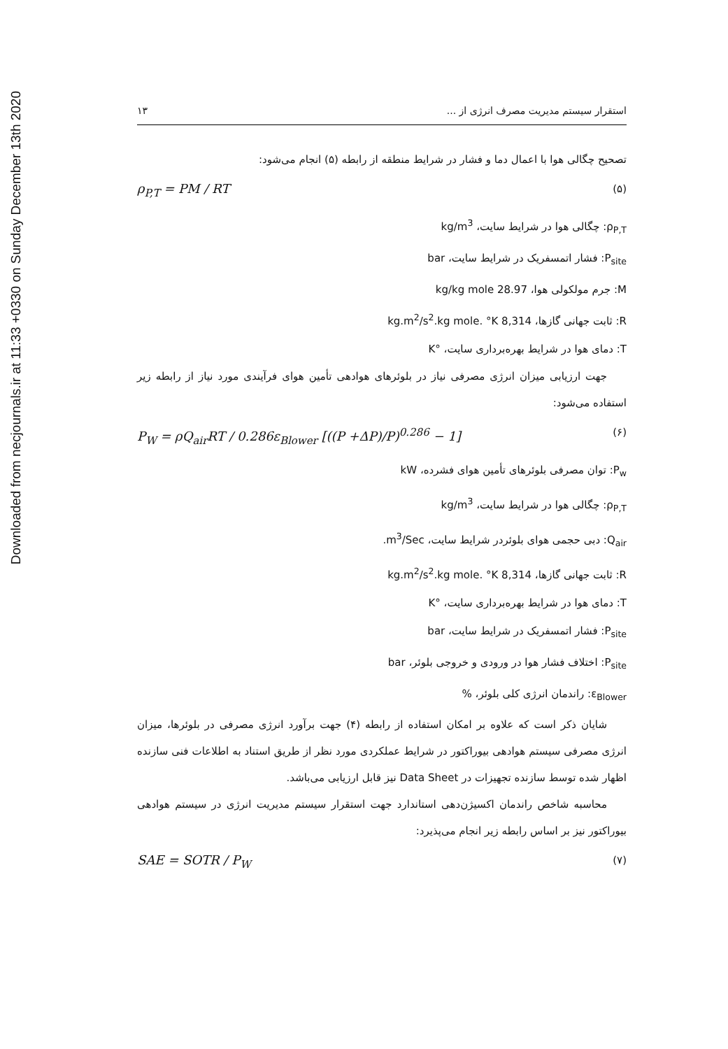Downloaded from necjournals.ir at 11:33 +0330 on Sunday December 13th 2020
استقرار سیستم مدیریت مصرف انرژی از ... ۱۳
تصحیح چگالی هوا با اعمال دما و فشار در شرایط منطقه از رابطه (۵) انجام می‌شود:
(۵) ρ<sub>P,T</sub> = PM / RT
ρ<sub>P,T</sub>: چگالی هوا در شرایط سایت، kg/m<sup>3</sup>
P<sub>site</sub>: فشار اتمسفریک در شرایط سایت، bar
M: جرم مولکولی هوا، 28.97 kg/kg mole
R: ثابت جهانی گازها، 8,314 kg.m<sup>2</sup>/s<sup>2</sup>.kg mole. °K
T: دمای هوا در شرایط بهره‌برداری سایت، °K
جهت ارزیابی میزان انرژی مصرفی نیاز در بلوئرهای هوادهی تأمین هوای فرآیندی مورد نیاز از رابطه زیر استفاده می‌شود:
(۶) P<sub>W</sub> = ρQ<sub>air</sub>RT / 0.286ε<sub>Blower</sub> [((P +ΔP)/P)<sup>0.286</sup> − 1]
P<sub>w</sub>: توان مصرفی بلوئرهای تأمین هوای فشرده، kW
ρ<sub>P,T</sub>: چگالی هوا در شرایط سایت، kg/m<sup>3</sup>
Q<sub>air</sub>: دبی حجمی هوای بلوئردر شرایط سایت، m<sup>3</sup>/Sec.
R: ثابت جهانی گازها، 8,314 kg.m<sup>2</sup>/s<sup>2</sup>.kg mole. °K
T: دمای هوا در شرایط بهره‌برداری سایت، °K
P<sub>site</sub>: فشار اتمسفریک در شرایط سایت، bar
P<sub>site</sub>: اختلاف فشار هوا در ورودی و خروجی بلوئر، bar
ε<sub>Blower</sub>: راندمان انرژی کلی بلوئر، %
شایان ذکر است که علاوه بر امکان استفاده از رابطه (۴) جهت برآورد انرژی مصرفی در بلوئرها، میزان انرژی مصرفی سیستم هوادهی بیوراکتور در شرایط عملکردی مورد نظر از طریق استناد به اطلاعات فنی سازنده اظهار شده توسط سازنده تجهیزات در Data Sheet نیز قابل ارزیابی می‌باشد.
محاسبه شاخص راندمان اکسیژن‌دهی استاندارد جهت استقرار سیستم مدیریت انرژی در سیستم هوادهی بیوراکتور نیز بر اساس رابطه زیر انجام می‌پذیرد:
(۷) SAE = SOTR / P<sub>W</sub>